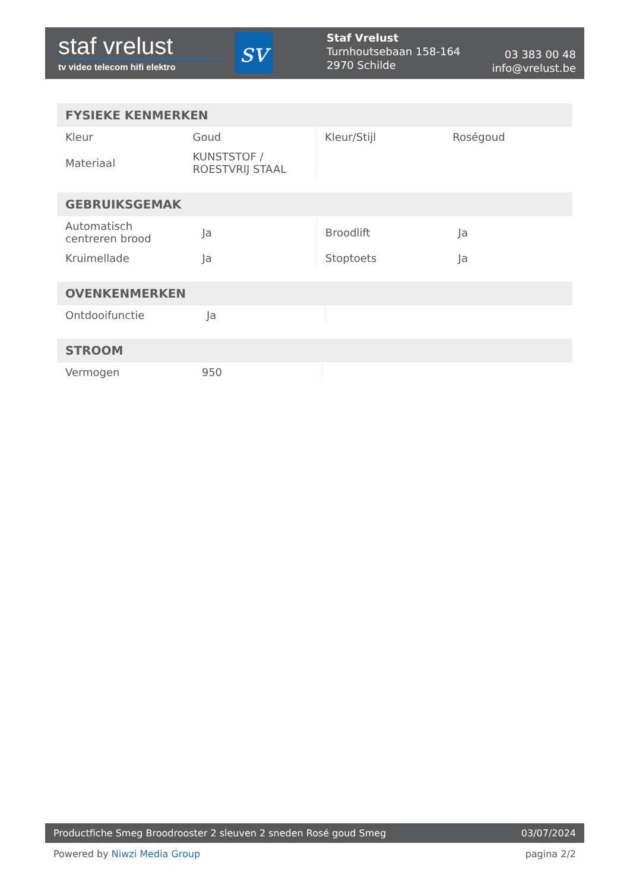staf vrelust
tv video telecom hifi elektro
sv
Staf Vrelust
Turnhoutsebaan 158-164
2970 Schilde
03 383 00 48
info@vrelust.be
| FYSIEKE KENMERKEN | | | |
| --- | --- | --- | --- |
| Kleur | Goud | Kleur/Stijl | Roségoud |
| Materiaal | KUNSTSTOF / ROESTVRIJ STAAL | | |
| GEBRUIKSGEMAK | | | |
| --- | --- | --- | --- |
| Automatisch centreren brood | Ja | Broodlift | Ja |
| Kruimellade | Ja | Stoptoets | Ja |
| OVENKENMERKEN | | | |
| --- | --- | --- | --- |
| Ontdooifunctie | Ja | | |
| STROOM | | | |
| --- | --- | --- | --- |
| Vermogen | 950 | | |
Productfiche Smeg Broodrooster 2 sleuven 2 sneden Rosé goud Smeg 03/07/2024
Powered by Niwzi Media Group pagina 2/2